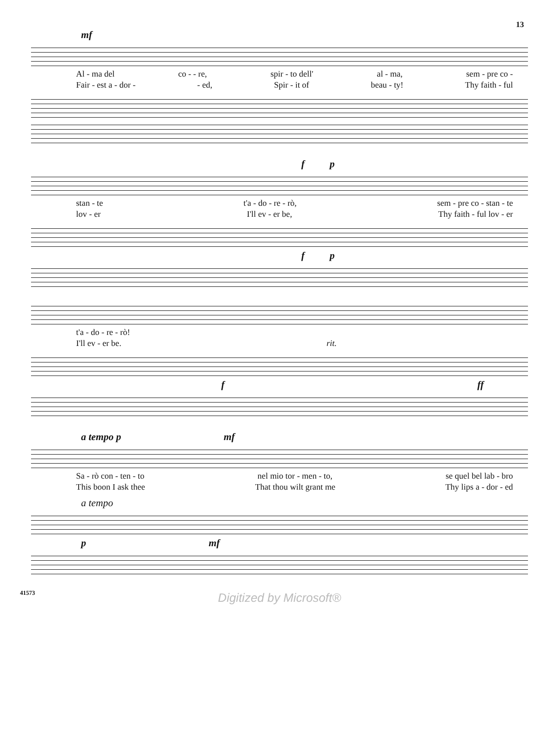13
mf
Al - ma del co - - re, spir - to dell' al - ma, sem - pre co -
Fair - est a - dor - - ed, Spir - it of beau - ty! Thy faith - ful
f p
stan - te t'a - do - re - rò, sem - pre co - stan - te
lov - er I'll ev - er be, Thy faith - ful lov - er
f p
t'a - do - re - rò!
I'll ev - er be. rit.
f ff
a tempo p mf
Sa - rò con - ten - to nel mio tor - men - to, se quel bel lab - bro
This boon I ask thee That thou wilt grant me Thy lips a - dor - ed
a tempo
p mf
41573
Digitized by Microsoft®